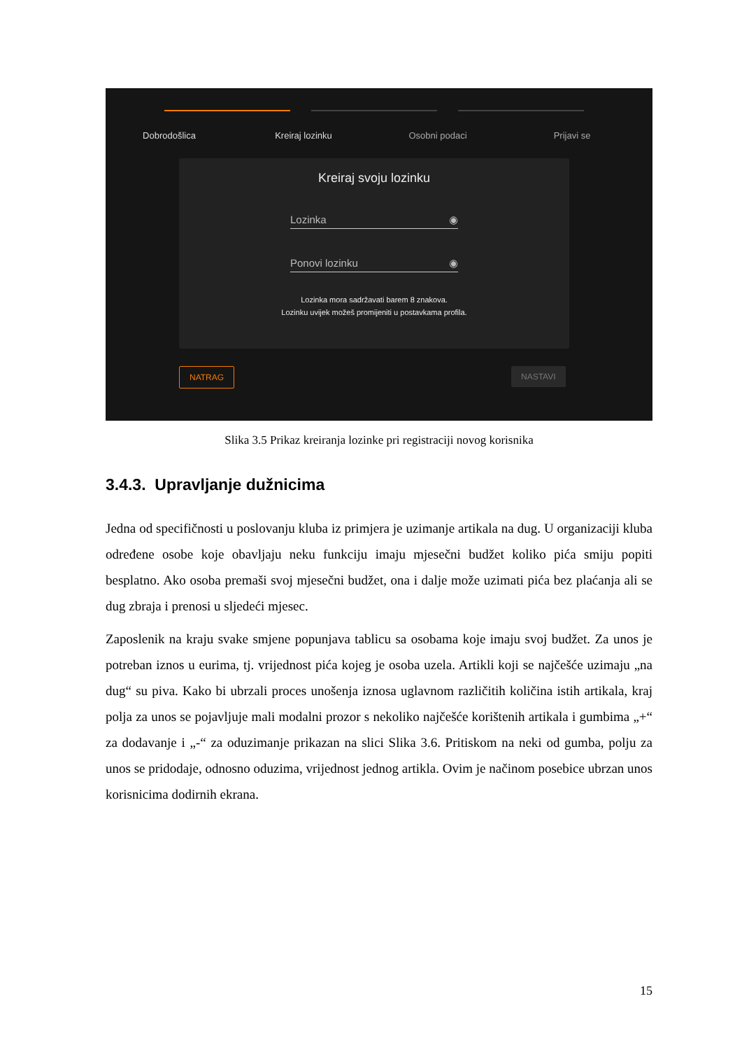Dobrodošlica Kreiraj lozinku Osobni podaci Prijavi se
Kreiraj svoju lozinku
Lozinka ◉
Ponovi lozinku ◉
Lozinka mora sadržavati barem 8 znakova.
Lozinku uvijek možeš promijeniti u postavkama profila.
NATRAG NASTAVI
Slika 3.5 Prikaz kreiranja lozinke pri registraciji novog korisnika
3.4.3. Upravljanje dužnicima
Jedna od specifičnosti u poslovanju kluba iz primjera je uzimanje artikala na dug. U organizaciji kluba određene osobe koje obavljaju neku funkciju imaju mjesečni budžet koliko pića smiju popiti besplatno. Ako osoba premaši svoj mjesečni budžet, ona i dalje može uzimati pića bez plaćanja ali se dug zbraja i prenosi u sljedeći mjesec.
Zaposlenik na kraju svake smjene popunjava tablicu sa osobama koje imaju svoj budžet. Za unos je potreban iznos u eurima, tj. vrijednost pića kojeg je osoba uzela. Artikli koji se najčešće uzimaju „na dug“ su piva. Kako bi ubrzali proces unošenja iznosa uglavnom različitih količina istih artikala, kraj polja za unos se pojavljuje mali modalni prozor s nekoliko najčešće korištenih artikala i gumbima „+“ za dodavanje i „-“ za oduzimanje prikazan na slici Slika 3.6. Pritiskom na neki od gumba, polju za unos se pridodaje, odnosno oduzima, vrijednost jednog artikla. Ovim je načinom posebice ubrzan unos korisnicima dodirnih ekrana.
15